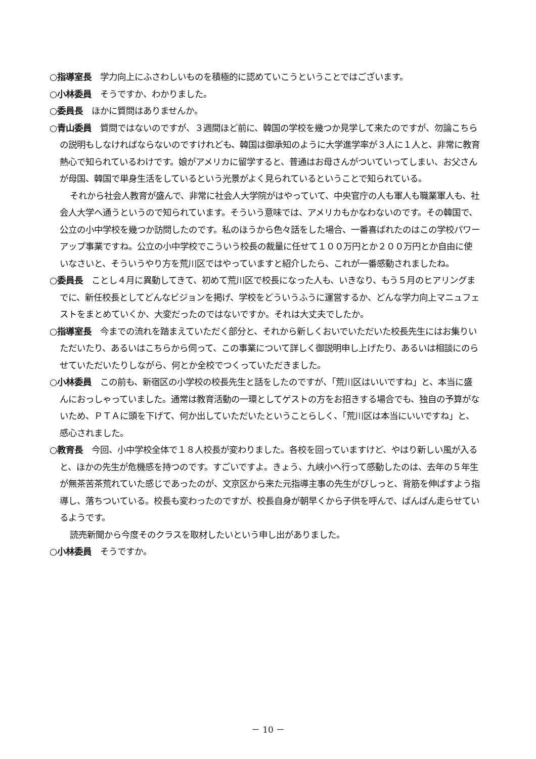○指導室長　学力向上にふさわしいものを積極的に認めていこうということではございます。
○小林委員　そうですか、わかりました。
○委員長　ほかに質問はありませんか。
○青山委員　質問ではないのですが、３週間ほど前に、韓国の学校を幾つか見学して来たのですが、勿論こちらの説明もしなければならないのですけれども、韓国は御承知のように大学進学率が３人に１人と、非常に教育熱心で知られているわけです。娘がアメリカに留学すると、普通はお母さんがついていってしまい、お父さんが母国、韓国で単身生活をしているという光景がよく見られているということで知られている。
それから社会人教育が盛んで、非常に社会人大学院がはやっていて、中央官庁の人も軍人も職業軍人も、社会人大学へ通うというので知られています。そういう意味では、アメリカもかなわないのです。その韓国で、公立の小中学校を幾つか訪問したのです。私のほうから色々話をした場合、一番喜ばれたのはこの学校パワーアップ事業ですね。公立の小中学校でこういう校長の裁量に任せて１００万円とか２００万円とか自由に使いなさいと、そういうやり方を荒川区ではやっていますと紹介したら、これが一番感動されましたね。
○委員長　ことし４月に異動してきて、初めて荒川区で校長になった人も、いきなり、もう５月のヒアリングまでに、新任校長としてどんなビジョンを掲げ、学校をどういうふうに運営するか、どんな学力向上マニュフェストをまとめていくか、大変だったのではないですか。それは大丈夫でしたか。
○指導室長　今までの流れを踏まえていただく部分と、それから新しくおいでいただいた校長先生にはお集りいただいたり、あるいはこちらから伺って、この事業について詳しく御説明申し上げたり、あるいは相談にのらせていただいたりしながら、何とか全校でつくっていただきました。
○小林委員　この前も、新宿区の小学校の校長先生と話をしたのですが、「荒川区はいいですね」と、本当に盛んにおっしゃっていました。通常は教育活動の一環としてゲストの方をお招きする場合でも、独自の予算がないため、ＰＴＡに頭を下げて、何か出していただいたということらしく、「荒川区は本当にいいですね」と、感心されました。
○教育長　今回、小中学校全体で１８人校長が変わりました。各校を回っていますけど、やはり新しい風が入ると、ほかの先生が危機感を持つのです。すごいですよ。きょう、九峡小へ行って感動したのは、去年の５年生が無茶苦茶荒れていた感じであったのが、文京区から来た元指導主事の先生がびしっと、背筋を伸ばすよう指導し、落ちついている。校長も変わったのですが、校長自身が朝早くから子供を呼んで、ばんばん走らせているようです。
読売新聞から今度そのクラスを取材したいという申し出がありました。
○小林委員　そうですか。
－ 10 －